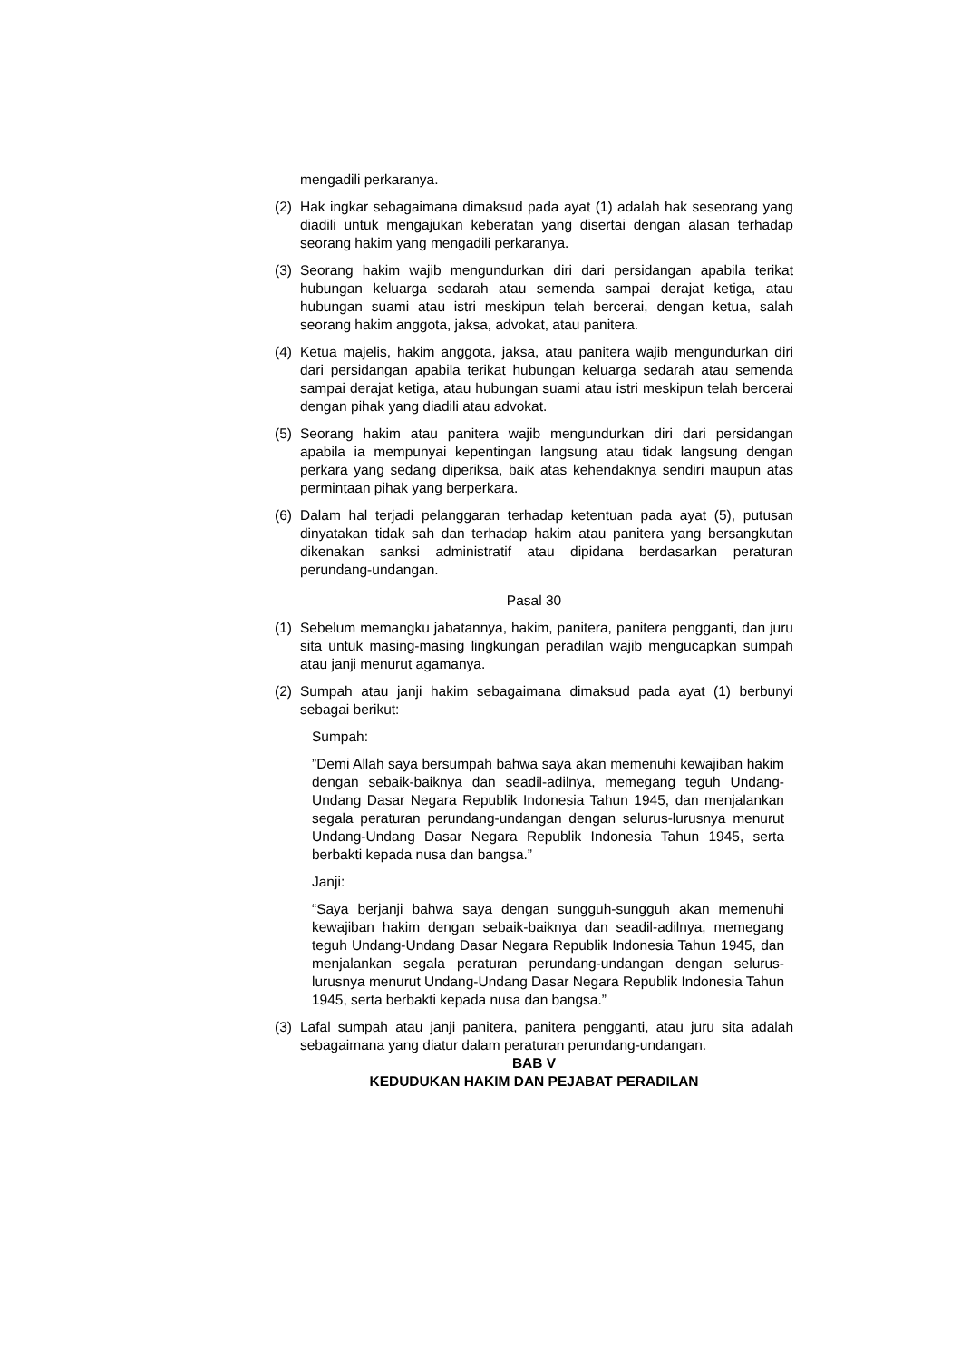mengadili perkaranya.
(2) Hak ingkar sebagaimana dimaksud pada ayat (1) adalah hak seseorang yang diadili untuk mengajukan keberatan yang disertai dengan alasan terhadap seorang hakim yang mengadili perkaranya.
(3) Seorang hakim wajib mengundurkan diri dari persidangan apabila terikat hubungan keluarga sedarah atau semenda sampai derajat ketiga, atau hubungan suami atau istri meskipun telah bercerai, dengan ketua, salah seorang hakim anggota, jaksa, advokat, atau panitera.
(4) Ketua majelis, hakim anggota, jaksa, atau panitera wajib mengundurkan diri dari persidangan apabila terikat hubungan keluarga sedarah atau semenda sampai derajat ketiga, atau hubungan suami atau istri meskipun telah bercerai dengan pihak yang diadili atau advokat.
(5) Seorang hakim atau panitera wajib mengundurkan diri dari persidangan apabila ia mempunyai kepentingan langsung atau tidak langsung dengan perkara yang sedang diperiksa, baik atas kehendaknya sendiri maupun atas permintaan pihak yang berperkara.
(6) Dalam hal terjadi pelanggaran terhadap ketentuan pada ayat (5), putusan dinyatakan tidak sah dan terhadap hakim atau panitera yang bersangkutan dikenakan sanksi administratif atau dipidana berdasarkan peraturan perundang-undangan.
Pasal 30
(1) Sebelum memangku jabatannya, hakim, panitera, panitera pengganti, dan juru sita untuk masing-masing lingkungan peradilan wajib mengucapkan sumpah atau janji menurut agamanya.
(2) Sumpah atau janji hakim sebagaimana dimaksud pada ayat (1) berbunyi sebagai berikut:
Sumpah:
”Demi Allah saya bersumpah bahwa saya akan memenuhi kewajiban hakim dengan sebaik-baiknya dan seadil-adilnya, memegang teguh Undang-Undang Dasar Negara Republik Indonesia Tahun 1945, dan menjalankan segala peraturan perundang-undangan dengan selurus-lurusnya menurut Undang-Undang Dasar Negara Republik Indonesia Tahun 1945, serta berbakti kepada nusa dan bangsa.”
Janji:
“Saya berjanji bahwa saya dengan sungguh-sungguh akan memenuhi kewajiban hakim dengan sebaik-baiknya dan seadil-adilnya, memegang teguh Undang-Undang Dasar Negara Republik Indonesia Tahun 1945, dan menjalankan segala peraturan perundang-undangan dengan selurus-lurusnya menurut Undang-Undang Dasar Negara Republik Indonesia Tahun 1945, serta berbakti kepada nusa dan bangsa.”
(3) Lafal sumpah atau janji panitera, panitera pengganti, atau juru sita adalah sebagaimana yang diatur dalam peraturan perundang-undangan.
BAB V
KEDUDUKAN HAKIM DAN PEJABAT PERADILAN